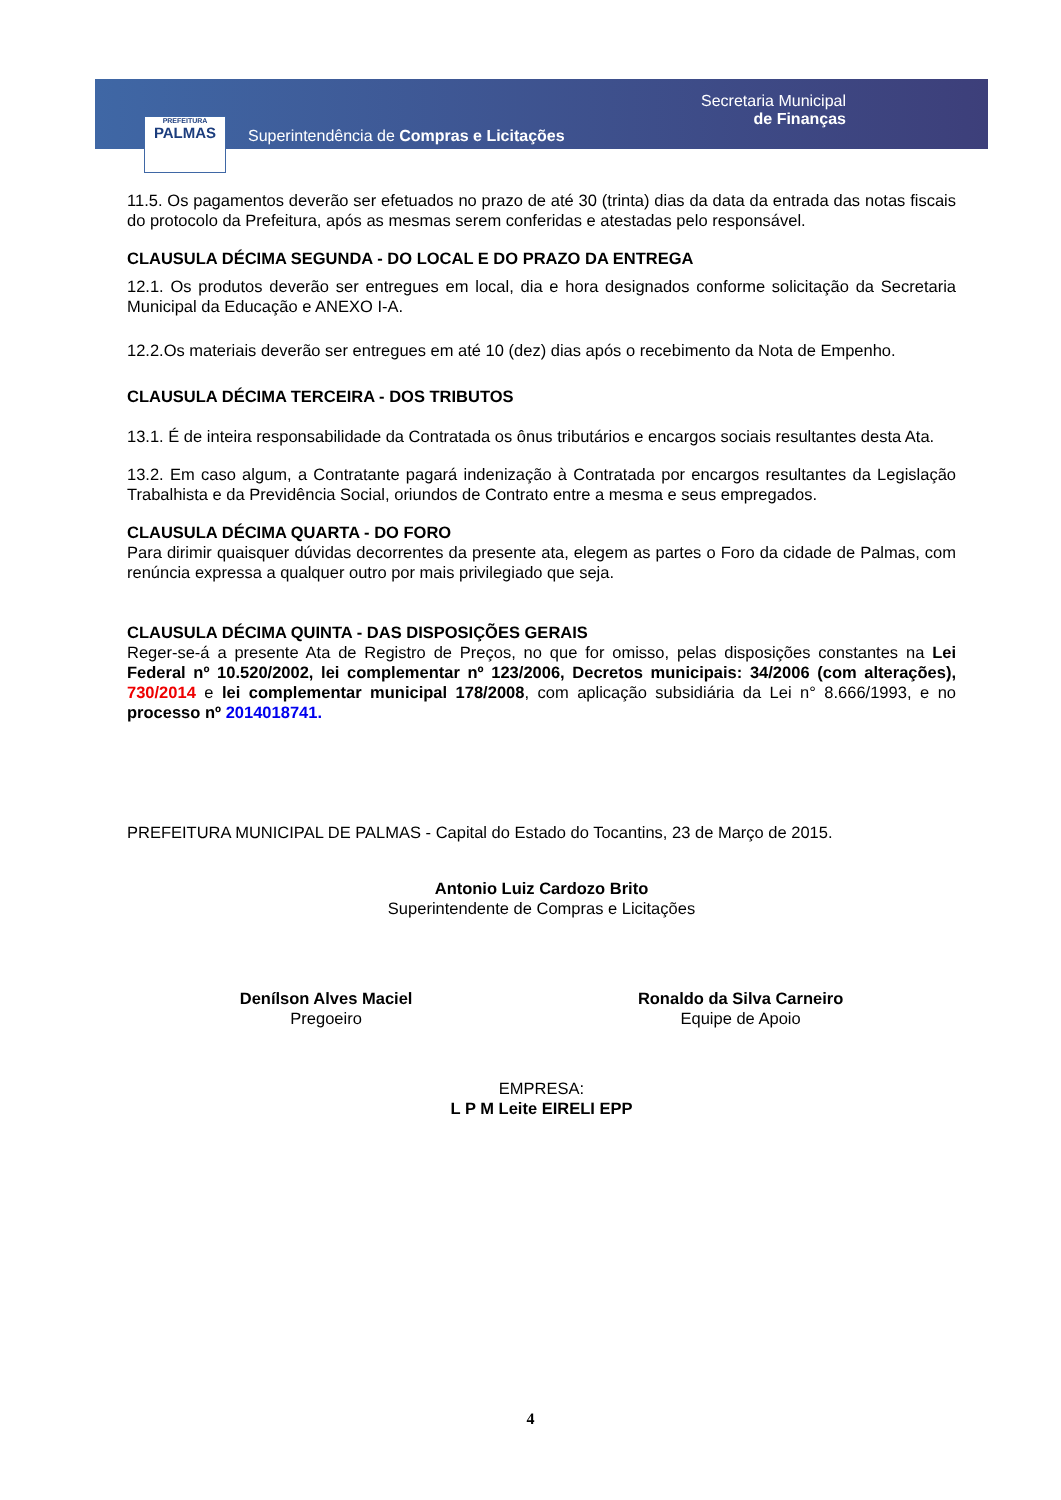PREFEITURA
PALMAS
Superintendência de Compras e Licitações
Secretaria Municipal
de Finanças
11.5. Os pagamentos deverão ser efetuados no prazo de até 30 (trinta) dias da data da entrada das notas fiscais do protocolo da Prefeitura, após as mesmas serem conferidas e atestadas pelo responsável.
CLAUSULA DÉCIMA SEGUNDA - DO LOCAL E DO PRAZO DA ENTREGA
12.1. Os produtos deverão ser entregues em local, dia e hora designados conforme solicitação da Secretaria Municipal da Educação e ANEXO I-A.
12.2.Os materiais deverão ser entregues em até 10 (dez) dias após o recebimento da Nota de Empenho.
CLAUSULA DÉCIMA TERCEIRA - DOS TRIBUTOS
13.1. É de inteira responsabilidade da Contratada os ônus tributários e encargos sociais resultantes desta Ata.
13.2. Em caso algum, a Contratante pagará indenização à Contratada por encargos resultantes da Legislação Trabalhista e da Previdência Social, oriundos de Contrato entre a mesma e seus empregados.
CLAUSULA DÉCIMA QUARTA - DO FORO
Para dirimir quaisquer dúvidas decorrentes da presente ata, elegem as partes o Foro da cidade de Palmas, com renúncia expressa a qualquer outro por mais privilegiado que seja.
CLAUSULA DÉCIMA QUINTA - DAS DISPOSIÇÕES GERAIS
Reger-se-á a presente Ata de Registro de Preços, no que for omisso, pelas disposições constantes na Lei Federal nº 10.520/2002, lei complementar nº 123/2006, Decretos municipais: 34/2006 (com alterações), 730/2014 e lei complementar municipal 178/2008, com aplicação subsidiária da Lei n° 8.666/1993, e no processo nº 2014018741.
PREFEITURA MUNICIPAL DE PALMAS - Capital do Estado do Tocantins, 23 de Março de 2015.
Antonio Luiz Cardozo Brito
Superintendente de Compras e Licitações
Denílson Alves Maciel
Pregoeiro
Ronaldo da Silva Carneiro
Equipe de Apoio
EMPRESA:
L P M Leite EIRELI EPP
4